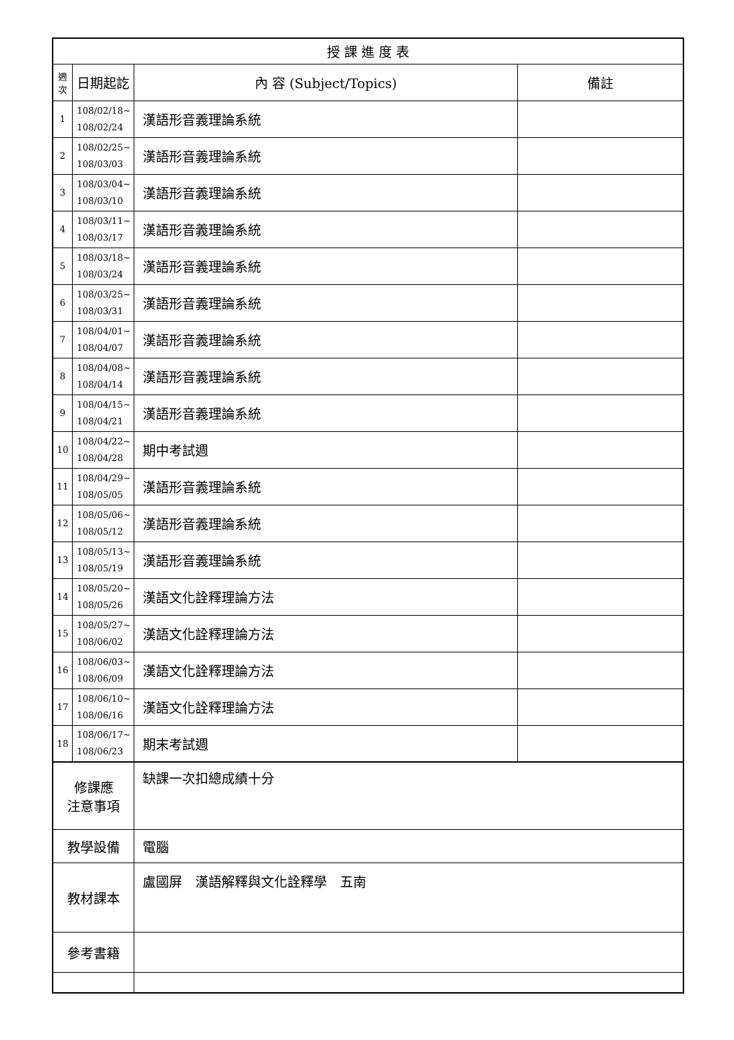| 授 課 進 度 表 | | | |
| --- | --- | --- | --- |
| 週 次 | 日期起訖 | 內 容 (Subject/Topics) | 備註 |
| 1 | 108/02/18~ 108/02/24 | 漢語形音義理論系統 | |
| 2 | 108/02/25~ 108/03/03 | 漢語形音義理論系統 | |
| 3 | 108/03/04~ 108/03/10 | 漢語形音義理論系統 | |
| 4 | 108/03/11~ 108/03/17 | 漢語形音義理論系統 | |
| 5 | 108/03/18~ 108/03/24 | 漢語形音義理論系統 | |
| 6 | 108/03/25~ 108/03/31 | 漢語形音義理論系統 | |
| 7 | 108/04/01~ 108/04/07 | 漢語形音義理論系統 | |
| 8 | 108/04/08~ 108/04/14 | 漢語形音義理論系統 | |
| 9 | 108/04/15~ 108/04/21 | 漢語形音義理論系統 | |
| 10 | 108/04/22~ 108/04/28 | 期中考試週 | |
| 11 | 108/04/29~ 108/05/05 | 漢語形音義理論系統 | |
| 12 | 108/05/06~ 108/05/12 | 漢語形音義理論系統 | |
| 13 | 108/05/13~ 108/05/19 | 漢語形音義理論系統 | |
| 14 | 108/05/20~ 108/05/26 | 漢語文化詮釋理論方法 | |
| 15 | 108/05/27~ 108/06/02 | 漢語文化詮釋理論方法 | |
| 16 | 108/06/03~ 108/06/09 | 漢語文化詮釋理論方法 | |
| 17 | 108/06/10~ 108/06/16 | 漢語文化詮釋理論方法 | |
| 18 | 108/06/17~ 108/06/23 | 期末考試週 | |
| 修課應 注意事項 | | 缺課一次扣總成績十分 | |
| 教學設備 | | 電腦 | |
| 教材課本 | | 盧國屏 漢語解釋與文化詮釋學 五南 | |
| 參考書籍 | | | |